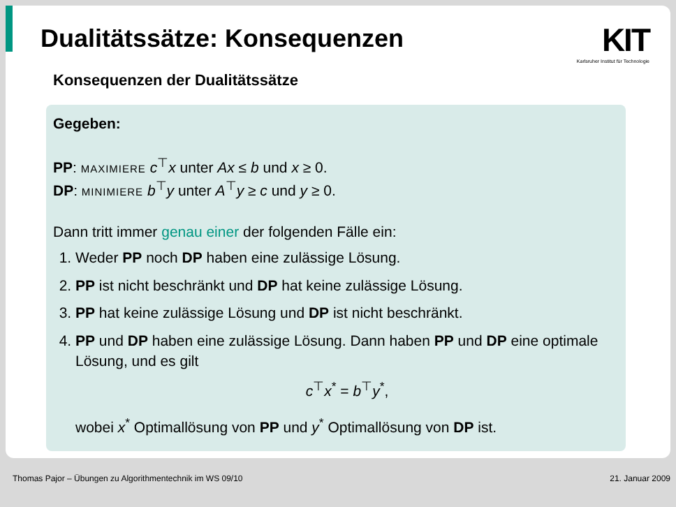Dualitätssätze: Konsequenzen
KIT
Karlsruher Institut für Technologie
Konsequenzen der Dualitätssätze
Gegeben:
PP: MAXIMIERE c<sup>⊤</sup>x unter Ax ≤ b und x ≥ 0.
DP: MINIMIERE b<sup>⊤</sup>y unter A<sup>⊤</sup>y ≥ c und y ≥ 0.
Dann tritt immer genau einer der folgenden Fälle ein:
1. Weder PP noch DP haben eine zulässige Lösung.
2. PP ist nicht beschränkt und DP hat keine zulässige Lösung.
3. PP hat keine zulässige Lösung und DP ist nicht beschränkt.
4. PP und DP haben eine zulässige Lösung. Dann haben PP und DP eine optimale Lösung, und es gilt
c<sup>⊤</sup>x<sup>*</sup> = b<sup>⊤</sup>y<sup>*</sup>,
wobei x<sup>*</sup> Optimallösung von PP und y<sup>*</sup> Optimallösung von DP ist.
Thomas Pajor – Übungen zu Algorithmentechnik im WS 09/10 21. Januar 2009